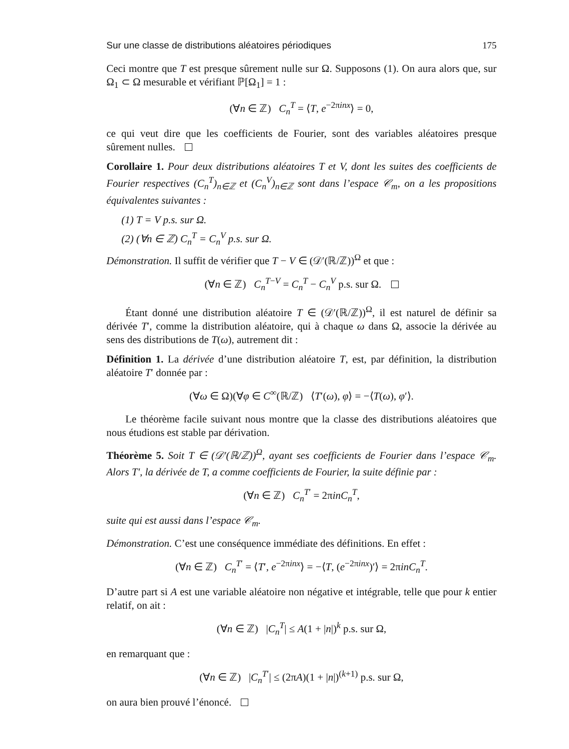Sur une classe de distributions aléatoires périodiques 175
Ceci montre que T est presque sûrement nulle sur Ω. Supposons (1). On aura alors que, sur Ω<sub>1</sub> ⊂ Ω mesurable et vérifiant ℙ[Ω<sub>1</sub>] = 1 :
(∀n ∈ ℤ) C<sub>n</sub><sup>T</sup> = ⟨T, e<sup>−2πinx</sup>⟩ = 0,
ce qui veut dire que les coefficients de Fourier, sont des variables aléatoires presque sûrement nulles.
Corollaire 1. Pour deux distributions aléatoires T et V, dont les suites des coefficients de Fourier respectives (C<sub>n</sub><sup>T</sup>)<sub>n∈ℤ</sub> et (C<sub>n</sub><sup>V</sup>)<sub>n∈ℤ</sub> sont dans l’espace 𝒞<sub>m</sub>, on a les propositions équivalentes suivantes :
(1) T = V p.s. sur Ω.
(2) (∀n ∈ ℤ) C<sub>n</sub><sup>T</sup> = C<sub>n</sub><sup>V</sup> p.s. sur Ω.
Démonstration. Il suffit de vérifier que T − V ∈ (𝒟′(ℝ/ℤ))<sup>Ω</sup> et que :
(∀n ∈ ℤ) C<sub>n</sub><sup>T−V</sup> = C<sub>n</sub><sup>T</sup> − C<sub>n</sub><sup>V</sup> p.s. sur Ω.
Étant donné une distribution aléatoire T ∈ (𝒟′(ℝ/ℤ))<sup>Ω</sup>, il est naturel de définir sa dérivée T′, comme la distribution aléatoire, qui à chaque ω dans Ω, associe la dérivée au sens des distributions de T(ω), autrement dit :
Définition 1. La dérivée d’une distribution aléatoire T, est, par définition, la distribution aléatoire T′ donnée par :
(∀ω ∈ Ω)(∀φ ∈ C<sup>∞</sup>(ℝ/ℤ) ⟨T′(ω), φ⟩ = −⟨T(ω), φ′⟩.
Le théorème facile suivant nous montre que la classe des distributions aléatoires que nous étudions est stable par dérivation.
Théorème 5. Soit T ∈ (𝒟′(ℝ/ℤ))<sup>Ω</sup>, ayant ses coefficients de Fourier dans l’espace 𝒞<sub>m</sub>. Alors T′, la dérivée de T, a comme coefficients de Fourier, la suite définie par :
(∀n ∈ ℤ) C<sub>n</sub><sup>T′</sup> = 2πinC<sub>n</sub><sup>T</sup>,
suite qui est aussi dans l’espace 𝒞<sub>m</sub>.
Démonstration. C’est une conséquence immédiate des définitions. En effet :
(∀n ∈ ℤ) C<sub>n</sub><sup>T′</sup> = ⟨T′, e<sup>−2πinx</sup>⟩ = −⟨T, (e<sup>−2πinx</sup>)′⟩ = 2πinC<sub>n</sub><sup>T</sup>.
D’autre part si A est une variable aléatoire non négative et intégrable, telle que pour k entier relatif, on ait :
(∀n ∈ ℤ) |C<sub>n</sub><sup>T</sup>| ≤ A(1 + |n|)<sup>k</sup> p.s. sur Ω,
en remarquant que :
(∀n ∈ ℤ) |C<sub>n</sub><sup>T′</sup>| ≤ (2πA)(1 + |n|)<sup>(k+1)</sup> p.s. sur Ω,
on aura bien prouvé l’énoncé.